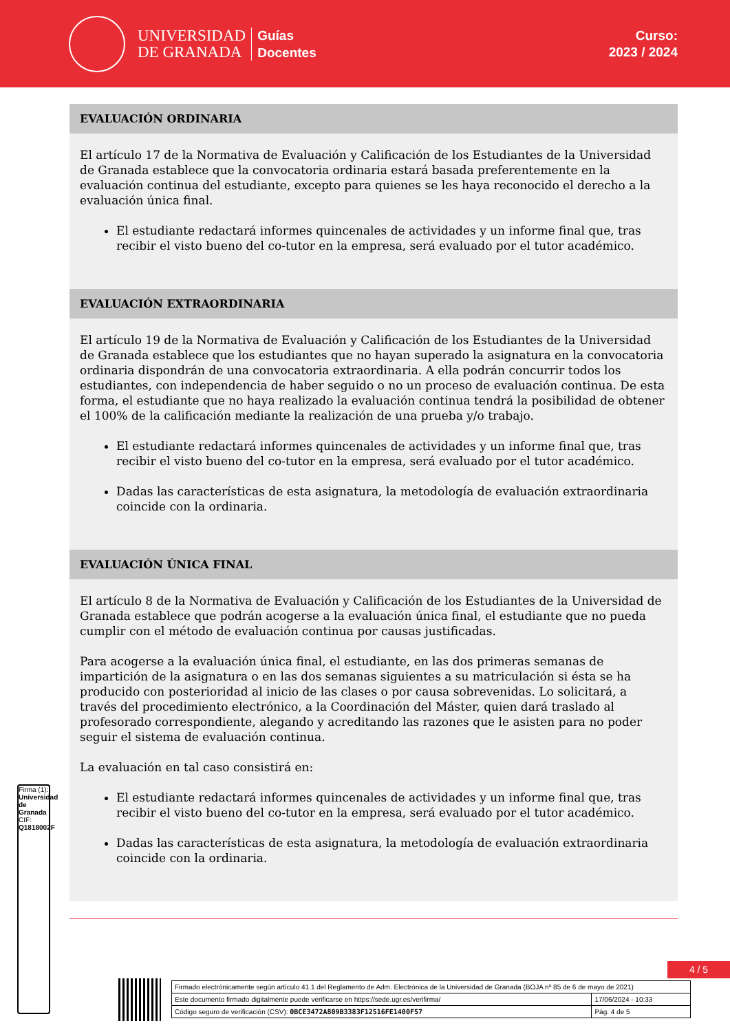UNIVERSIDAD
DE GRANADA
Guías
Docentes
Curso:
2023 / 2024
EVALUACIÓN ORDINARIA
El artículo 17 de la Normativa de Evaluación y Calificación de los Estudiantes de la Universidad de Granada establece que la convocatoria ordinaria estará basada preferentemente en la evaluación continua del estudiante, excepto para quienes se les haya reconocido el derecho a la evaluación única final.
El estudiante redactará informes quincenales de actividades y un informe final que, tras recibir el visto bueno del co-tutor en la empresa, será evaluado por el tutor académico.
EVALUACIÓN EXTRAORDINARIA
El artículo 19 de la Normativa de Evaluación y Calificación de los Estudiantes de la Universidad de Granada establece que los estudiantes que no hayan superado la asignatura en la convocatoria ordinaria dispondrán de una convocatoria extraordinaria. A ella podrán concurrir todos los estudiantes, con independencia de haber seguido o no un proceso de evaluación continua. De esta forma, el estudiante que no haya realizado la evaluación continua tendrá la posibilidad de obtener el 100% de la calificación mediante la realización de una prueba y/o trabajo.
El estudiante redactará informes quincenales de actividades y un informe final que, tras recibir el visto bueno del co-tutor en la empresa, será evaluado por el tutor académico.
Dadas las características de esta asignatura, la metodología de evaluación extraordinaria coincide con la ordinaria.
EVALUACIÓN ÚNICA FINAL
El artículo 8 de la Normativa de Evaluación y Calificación de los Estudiantes de la Universidad de Granada establece que podrán acogerse a la evaluación única final, el estudiante que no pueda cumplir con el método de evaluación continua por causas justificadas.
Para acogerse a la evaluación única final, el estudiante, en las dos primeras semanas de impartición de la asignatura o en las dos semanas siguientes a su matriculación si ésta se ha producido con posterioridad al inicio de las clases o por causa sobrevenidas. Lo solicitará, a través del procedimiento electrónico, a la Coordinación del Máster, quien dará traslado al profesorado correspondiente, alegando y acreditando las razones que le asisten para no poder seguir el sistema de evaluación continua.
La evaluación en tal caso consistirá en:
El estudiante redactará informes quincenales de actividades y un informe final que, tras recibir el visto bueno del co-tutor en la empresa, será evaluado por el tutor académico.
Dadas las características de esta asignatura, la metodología de evaluación extraordinaria coincide con la ordinaria.
4 / 5
Firma (1): Universidad de Granada CIF: Q1818002F
| Firmado electrónicamente según artículo 41.1 del Reglamento de Adm. Electrónica de la Universidad de Granada (BOJA nº 85 de 6 de mayo de 2021) | |
| Este documento firmado digitalmente puede verificarse en https://sede.ugr.es/verifirma/ | 17/06/2024 - 10:33 |
| Código seguro de verificación (CSV): 0BCE3472A809B3383F12516FE1400F57 | Pág. 4 de 5 |